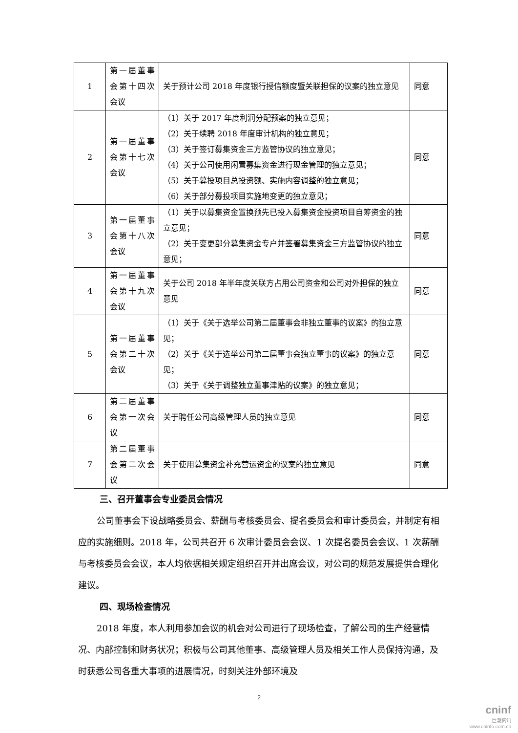| 1 | 第一届董事会第十四次会议 | 关于预计公司 2018 年度银行授信额度暨关联担保的议案的独立意见 | 同意 |
| 2 | 第一届董事会第十七次会议 | （1）关于 2017 年度利润分配预案的独立意见； （2）关于续聘 2018 年度审计机构的独立意见； （3）关于签订募集资金三方监管协议的独立意见； （4）关于公司使用闲置募集资金进行现金管理的独立意见； （5）关于募投项目总投资额、实施内容调整的独立意见； （6）关于部分募投项目实施地变更的独立意见； | 同意 |
| 3 | 第一届董事会第十八次会议 | （1）关于以募集资金置换预先已投入募集资金投资项目自筹资金的独立意见； （2）关于变更部分募集资金专户并签署募集资金三方监管协议的独立意见； | 同意 |
| 4 | 第一届董事会第十九次会议 | 关于公司 2018 年半年度关联方占用公司资金和公司对外担保的独立意见 | 同意 |
| 5 | 第一届董事会第二十次会议 | （1）关于《关于选举公司第二届董事会非独立董事的议案》的独立意见； （2）关于《关于选举公司第二届董事会独立董事的议案》的独立意见； （3）关于《关于调整独立董事津贴的议案》的独立意见； | 同意 |
| 6 | 第二届董事会第一次会议 | 关于聘任公司高级管理人员的独立意见 | 同意 |
| 7 | 第二届董事会第二次会议 | 关于使用募集资金补充营运资金的议案的独立意见 | 同意 |
三、召开董事会专业委员会情况
公司董事会下设战略委员会、薪酬与考核委员会、提名委员会和审计委员会，并制定有相应的实施细则。2018 年，公司共召开 6 次审计委员会会议、1 次提名委员会会议、1 次薪酬与考核委员会会议，本人均依据相关规定组织召开并出席会议，对公司的规范发展提供合理化建议。
四、现场检查情况
2018 年度，本人利用参加会议的机会对公司进行了现场检查，了解公司的生产经营情况、内部控制和财务状况；积极与公司其他董事、高级管理人员及相关工作人员保持沟通，及时获悉公司各重大事项的进展情况，时刻关注外部环境及
2
cninf
巨潮资讯
www.cninfo.com.cn